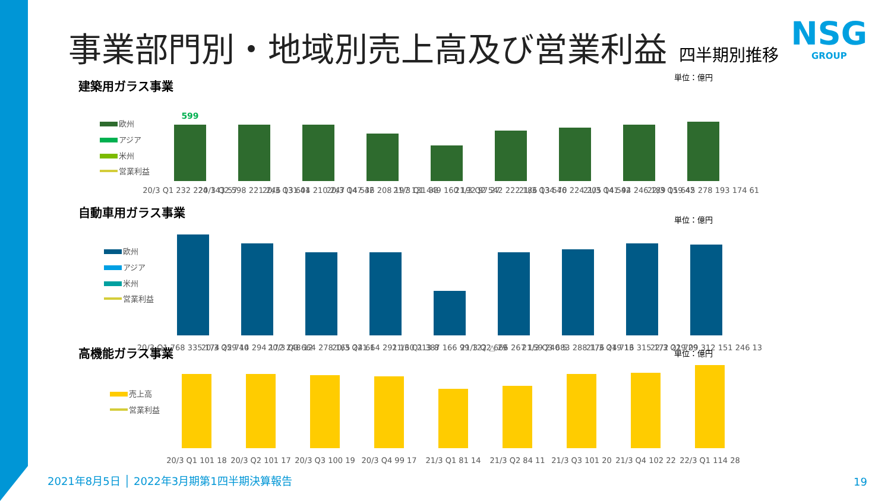事業部門別・地域別売上高及び営業利益
四半期別推移
NSG
GROUP
単位：億円
建築用ガラス事業
欧州
アジア
米州
営業利益
599
20/3 Q1 232 224 143 57
20/3 Q2 598 221 246 131 41
20/3 Q3 604 210 247 147 42
20/3 Q4 536 208 197 131 33
21/3 Q1 449 160 192 97 27
21/3 Q2 542 222 186 134 46
21/3 Q3 570 224 205 141 42
21/3 Q4 594 246 189 159 42
22/3 Q1 645 278 193 174 61
単位：億円
自動車用ガラス事業
欧州
アジア
米州
営業利益
20/3 Q1 768 335 174 259 40
20/3 Q2 714 294 172 248 12
20/3 Q3 664 278 165 221 1
20/3 Q4 664 291 160 213 8
21/3 Q1 387 166 99 122 △ 29
21/3 Q2 666 267 159 240 5
21/3 Q3 683 288 176 219 13
21/3 Q4 716 315 172 229 29
22/3 Q1 709 312 151 246 13
単位：億円 高機能ガラス事業
売上高
営業利益
20/3 Q1 101 18
20/3 Q2 101 17
20/3 Q3 100 19
20/3 Q4 99 17
21/3 Q1 81 14
21/3 Q2 84 11
21/3 Q3 101 20
21/3 Q4 102 22
22/3 Q1 114 28
2021年8月5日 │ 2022年3月期第1四半期決算報告
19